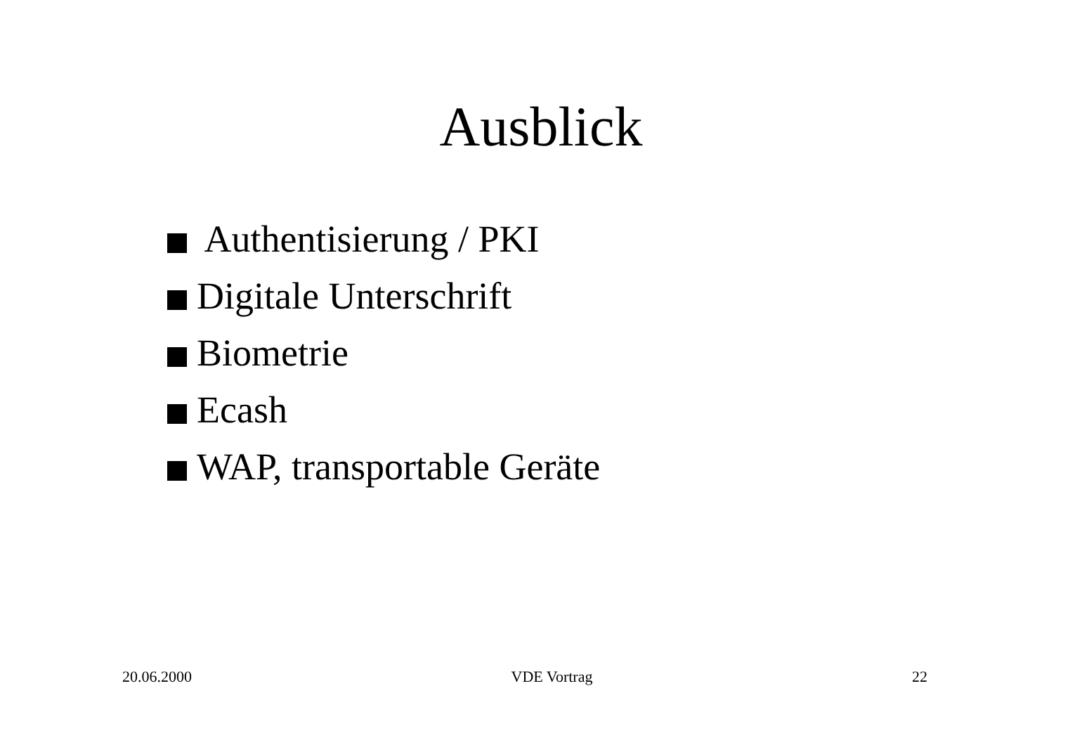Ausblick
Authentisierung / PKI
Digitale Unterschrift
Biometrie
Ecash
WAP, transportable Geräte
20.06.2000 VDE Vortrag 22